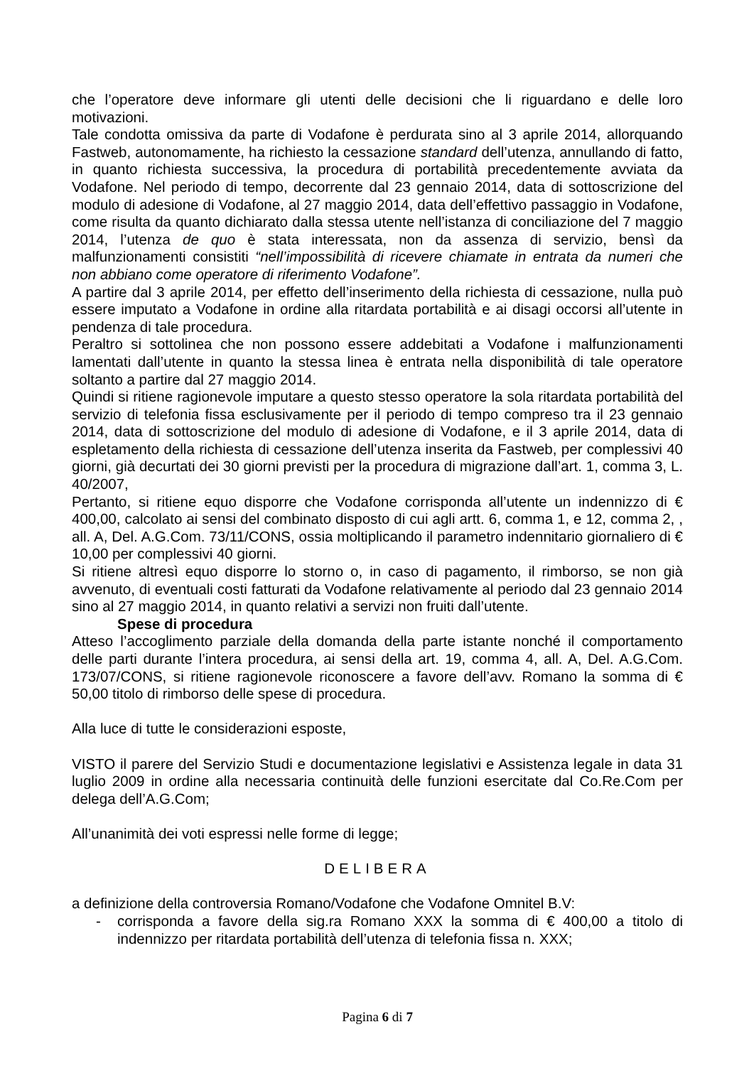che l’operatore deve informare gli utenti delle decisioni che li riguardano e delle loro motivazioni.
Tale condotta omissiva da parte di Vodafone è perdurata sino al 3 aprile 2014, allorquando Fastweb, autonomamente, ha richiesto la cessazione standard dell’utenza, annullando di fatto, in quanto richiesta successiva, la procedura di portabilità precedentemente avviata da Vodafone. Nel periodo di tempo, decorrente dal 23 gennaio 2014, data di sottoscrizione del modulo di adesione di Vodafone, al 27 maggio 2014, data dell’effettivo passaggio in Vodafone, come risulta da quanto dichiarato dalla stessa utente nell’istanza di conciliazione del 7 maggio 2014, l’utenza de quo è stata interessata, non da assenza di servizio, bensì da malfunzionamenti consistiti “nell’impossibilità di ricevere chiamate in entrata da numeri che non abbiano come operatore di riferimento Vodafone”.
A partire dal 3 aprile 2014, per effetto dell’inserimento della richiesta di cessazione, nulla può essere imputato a Vodafone in ordine alla ritardata portabilità e ai disagi occorsi all’utente in pendenza di tale procedura.
Peraltro si sottolinea che non possono essere addebitati a Vodafone i malfunzionamenti lamentati dall’utente in quanto la stessa linea è entrata nella disponibilità di tale operatore soltanto a partire dal 27 maggio 2014.
Quindi si ritiene ragionevole imputare a questo stesso operatore la sola ritardata portabilità del servizio di telefonia fissa esclusivamente per il periodo di tempo compreso tra il 23 gennaio 2014, data di sottoscrizione del modulo di adesione di Vodafone, e il 3 aprile 2014, data di espletamento della richiesta di cessazione dell’utenza inserita da Fastweb, per complessivi 40 giorni, già decurtati dei 30 giorni previsti per la procedura di migrazione dall’art. 1, comma 3, L. 40/2007,
Pertanto, si ritiene equo disporre che Vodafone corrisponda all’utente un indennizzo di € 400,00, calcolato ai sensi del combinato disposto di cui agli artt. 6, comma 1, e 12, comma 2, , all. A, Del. A.G.Com. 73/11/CONS, ossia moltiplicando il parametro indennitario giornaliero di € 10,00 per complessivi 40 giorni.
Si ritiene altresì equo disporre lo storno o, in caso di pagamento, il rimborso, se non già avvenuto, di eventuali costi fatturati da Vodafone relativamente al periodo dal 23 gennaio 2014 sino al 27 maggio 2014, in quanto relativi a servizi non fruiti dall’utente.
Spese di procedura
Atteso l’accoglimento parziale della domanda della parte istante nonché il comportamento delle parti durante l’intera procedura, ai sensi della art. 19, comma 4, all. A, Del. A.G.Com. 173/07/CONS, si ritiene ragionevole riconoscere a favore dell’avv. Romano la somma di € 50,00 titolo di rimborso delle spese di procedura.
Alla luce di tutte le considerazioni esposte,
VISTO il parere del Servizio Studi e documentazione legislativi e Assistenza legale in data 31 luglio 2009 in ordine alla necessaria continuità delle funzioni esercitate dal Co.Re.Com per delega dell’A.G.Com;
All’unanimità dei voti espressi nelle forme di legge;
DELIBERA
a definizione della controversia Romano/Vodafone che Vodafone Omnitel B.V:
- corrisponda a favore della sig.ra Romano XXX la somma di € 400,00 a titolo di indennizzo per ritardata portabilità dell’utenza di telefonia fissa n. XXX;
Pagina 6 di 7